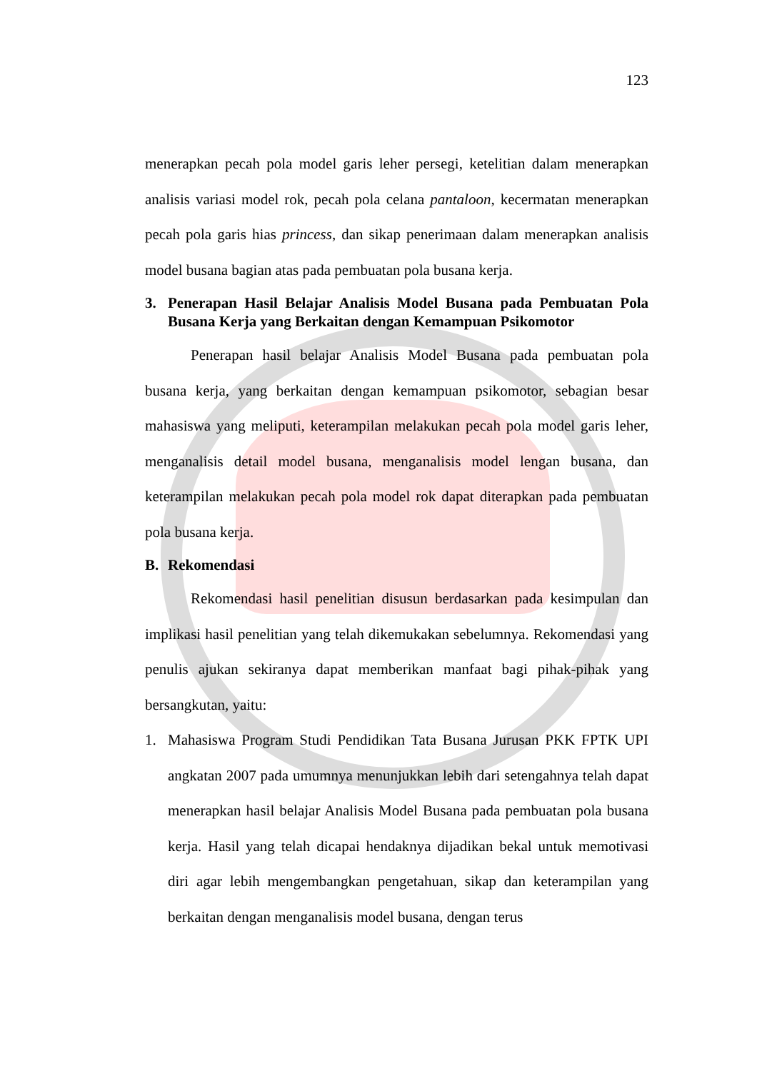123
menerapkan pecah pola model garis leher persegi, ketelitian dalam menerapkan analisis variasi model rok, pecah pola celana pantaloon, kecermatan menerapkan pecah pola garis hias princess, dan sikap penerimaan dalam menerapkan analisis model busana bagian atas pada pembuatan pola busana kerja.
3. Penerapan Hasil Belajar Analisis Model Busana pada Pembuatan Pola Busana Kerja yang Berkaitan dengan Kemampuan Psikomotor
Penerapan hasil belajar Analisis Model Busana pada pembuatan pola busana kerja, yang berkaitan dengan kemampuan psikomotor, sebagian besar mahasiswa yang meliputi, keterampilan melakukan pecah pola model garis leher, menganalisis detail model busana, menganalisis model lengan busana, dan keterampilan melakukan pecah pola model rok dapat diterapkan pada pembuatan pola busana kerja.
B. Rekomendasi
Rekomendasi hasil penelitian disusun berdasarkan pada kesimpulan dan implikasi hasil penelitian yang telah dikemukakan sebelumnya. Rekomendasi yang penulis ajukan sekiranya dapat memberikan manfaat bagi pihak-pihak yang bersangkutan, yaitu:
1. Mahasiswa Program Studi Pendidikan Tata Busana Jurusan PKK FPTK UPI angkatan 2007 pada umumnya menunjukkan lebih dari setengahnya telah dapat menerapkan hasil belajar Analisis Model Busana pada pembuatan pola busana kerja. Hasil yang telah dicapai hendaknya dijadikan bekal untuk memotivasi diri agar lebih mengembangkan pengetahuan, sikap dan keterampilan yang berkaitan dengan menganalisis model busana, dengan terus